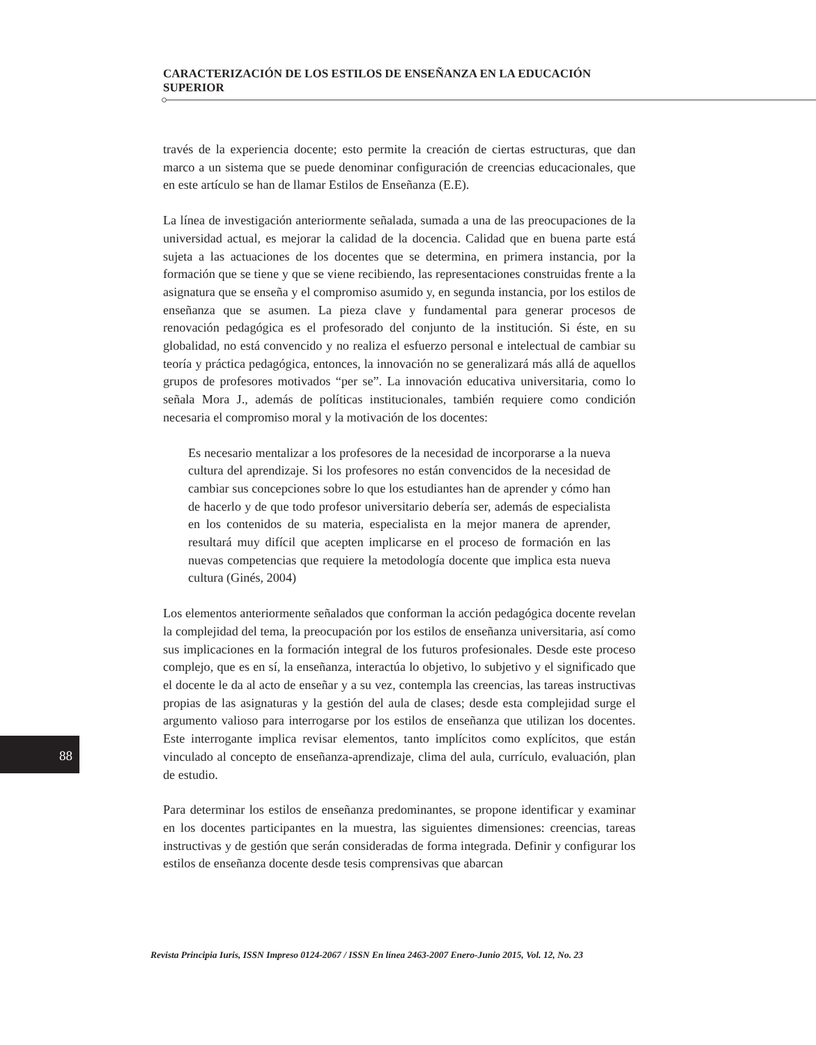CARACTERIZACIÓN DE LOS ESTILOS DE ENSEÑANZA EN LA EDUCACIÓN SUPERIOR
través de la experiencia docente; esto permite la creación de ciertas estructuras, que dan marco a un sistema que se puede denominar configuración de creencias educacionales, que en este artículo se han de llamar Estilos de Enseñanza (E.E).
La línea de investigación anteriormente señalada, sumada a una de las preocupaciones de la universidad actual, es mejorar la calidad de la docencia. Calidad que en buena parte está sujeta a las actuaciones de los docentes que se determina, en primera instancia, por la formación que se tiene y que se viene recibiendo, las representaciones construidas frente a la asignatura que se enseña y el compromiso asumido y, en segunda instancia, por los estilos de enseñanza que se asumen. La pieza clave y fundamental para generar procesos de renovación pedagógica es el profesorado del conjunto de la institución. Si éste, en su globalidad, no está convencido y no realiza el esfuerzo personal e intelectual de cambiar su teoría y práctica pedagógica, entonces, la innovación no se generalizará más allá de aquellos grupos de profesores motivados “per se”. La innovación educativa universitaria, como lo señala Mora J., además de políticas institucionales, también requiere como condición necesaria el compromiso moral y la motivación de los docentes:
Es necesario mentalizar a los profesores de la necesidad de incorporarse a la nueva cultura del aprendizaje. Si los profesores no están convencidos de la necesidad de cambiar sus concepciones sobre lo que los estudiantes han de aprender y cómo han de hacerlo y de que todo profesor universitario debería ser, además de especialista en los contenidos de su materia, especialista en la mejor manera de aprender, resultará muy difícil que acepten implicarse en el proceso de formación en las nuevas competencias que requiere la metodología docente que implica esta nueva cultura (Ginés, 2004)
Los elementos anteriormente señalados que conforman la acción pedagógica docente revelan la complejidad del tema, la preocupación por los estilos de enseñanza universitaria, así como sus implicaciones en la formación integral de los futuros profesionales. Desde este proceso complejo, que es en sí, la enseñanza, interactúa lo objetivo, lo subjetivo y el significado que el docente le da al acto de enseñar y a su vez, contempla las creencias, las tareas instructivas propias de las asignaturas y la gestión del aula de clases; desde esta complejidad surge el argumento valioso para interrogarse por los estilos de enseñanza que utilizan los docentes. Este interrogante implica revisar elementos, tanto implícitos como explícitos, que están vinculado al concepto de enseñanza-aprendizaje, clima del aula, currículo, evaluación, plan de estudio.
Para determinar los estilos de enseñanza predominantes, se propone identificar y examinar en los docentes participantes en la muestra, las siguientes dimensiones: creencias, tareas instructivas y de gestión que serán consideradas de forma integrada. Definir y configurar los estilos de enseñanza docente desde tesis comprensivas que abarcan
88
Revista Principia Iuris, ISSN Impreso 0124-2067 / ISSN En línea 2463-2007 Enero-Junio 2015, Vol. 12, No. 23